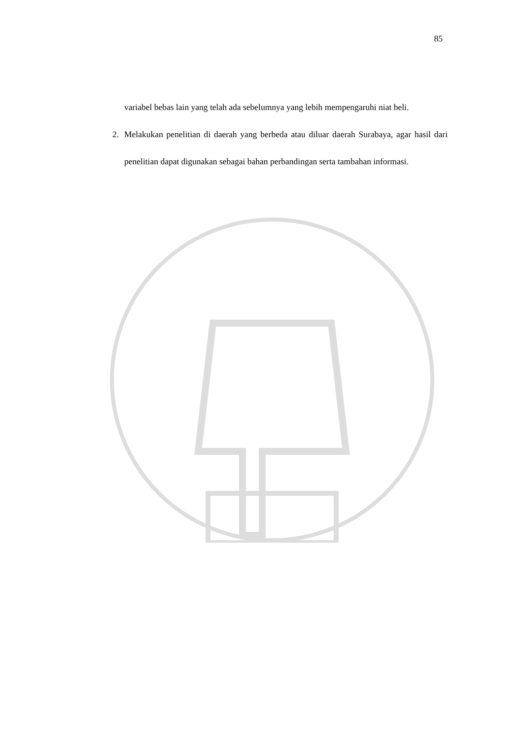85
variabel bebas lain yang telah ada sebelumnya yang lebih mempengaruhi niat beli.
2. Melakukan penelitian di daerah yang berbeda atau diluar daerah Surabaya, agar hasil dari penelitian dapat digunakan sebagai bahan perbandingan serta tambahan informasi.